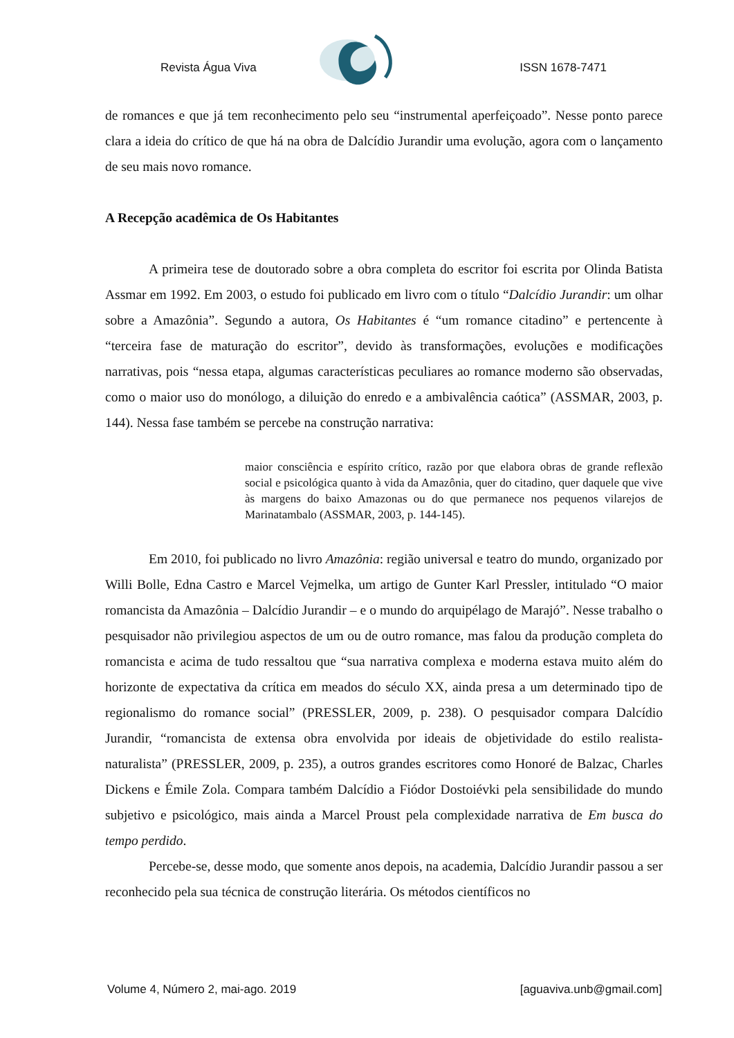Revista Água Viva ISSN 1678-7471
de romances e que já tem reconhecimento pelo seu “instrumental aperfeiçoado”. Nesse ponto parece clara a ideia do crítico de que há na obra de Dalcídio Jurandir uma evolução, agora com o lançamento de seu mais novo romance.
A Recepção acadêmica de Os Habitantes
A primeira tese de doutorado sobre a obra completa do escritor foi escrita por Olinda Batista Assmar em 1992. Em 2003, o estudo foi publicado em livro com o título “Dalcídio Jurandir: um olhar sobre a Amazônia”. Segundo a autora, Os Habitantes é “um romance citadino” e pertencente à “terceira fase de maturação do escritor”, devido às transformações, evoluções e modificações narrativas, pois “nessa etapa, algumas características peculiares ao romance moderno são observadas, como o maior uso do monólogo, a diluição do enredo e a ambivalência caótica” (ASSMAR, 2003, p. 144). Nessa fase também se percebe na construção narrativa:
maior consciência e espírito crítico, razão por que elabora obras de grande reflexão social e psicológica quanto à vida da Amazônia, quer do citadino, quer daquele que vive às margens do baixo Amazonas ou do que permanece nos pequenos vilarejos de Marinatambalo (ASSMAR, 2003, p. 144-145).
Em 2010, foi publicado no livro Amazônia: região universal e teatro do mundo, organizado por Willi Bolle, Edna Castro e Marcel Vejmelka, um artigo de Gunter Karl Pressler, intitulado “O maior romancista da Amazônia – Dalcídio Jurandir – e o mundo do arquipélago de Marajó”. Nesse trabalho o pesquisador não privilegiou aspectos de um ou de outro romance, mas falou da produção completa do romancista e acima de tudo ressaltou que “sua narrativa complexa e moderna estava muito além do horizonte de expectativa da crítica em meados do século XX, ainda presa a um determinado tipo de regionalismo do romance social” (PRESSLER, 2009, p. 238). O pesquisador compara Dalcídio Jurandir, “romancista de extensa obra envolvida por ideais de objetividade do estilo realista-naturalista” (PRESSLER, 2009, p. 235), a outros grandes escritores como Honoré de Balzac, Charles Dickens e Émile Zola. Compara também Dalcídio a Fiódor Dostoiévki pela sensibilidade do mundo subjetivo e psicológico, mais ainda a Marcel Proust pela complexidade narrativa de Em busca do tempo perdido.
Percebe-se, desse modo, que somente anos depois, na academia, Dalcídio Jurandir passou a ser reconhecido pela sua técnica de construção literária. Os métodos científicos no
Volume 4, Número 2, mai-ago. 2019 [aguaviva.unb@gmail.com]